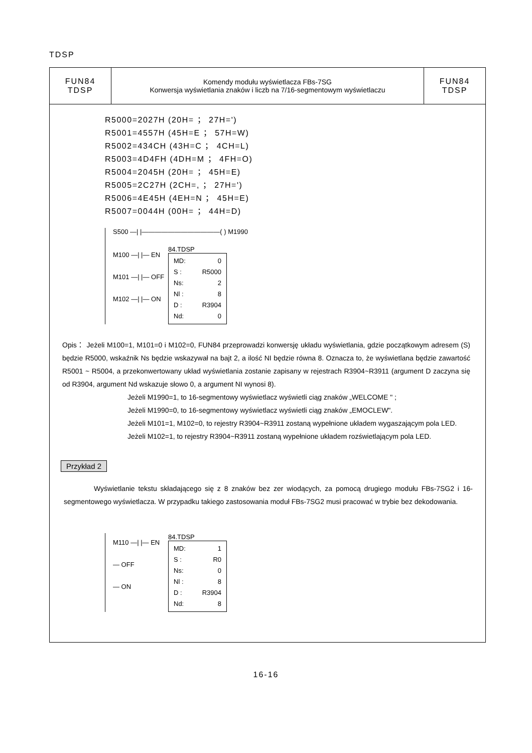TDSP
| FUN84 TDSP | Komendy modułu wyświetlacza FBs-7SG Konwersja wyświetlania znaków i liczb na 7/16-segmentowym wyświetlaczu | FUN84 TDSP |
R5000=2027H (20H= ； 27H=')
R5001=4557H (45H=E ； 57H=W)
R5002=434CH (43H=C ； 4CH=L)
R5003=4D4FH (4DH=M ； 4FH=O)
R5004=2045H (20H= ； 45H=E)
R5005=2C27H (2CH=, ； 27H=')
R5006=4E45H (4EH=N ； 45H=E)
R5007=0044H (00H= ； 44H=D)
S500 —| |————————————( ) M1990
M100 —| |— EN
M101 —| |— OFF
M102 —| |— ON
84.TDSP
MD: 0
S : R5000
Ns: 2
Nl : 8
D : R3904
Nd: 0
Opis： Jeżeli M100=1, M101=0 i M102=0, FUN84 przeprowadzi konwersję układu wyświetlania, gdzie początkowym adresem (S) będzie R5000, wskaźnik Ns będzie wskazywał na bajt 2, a ilość NI będzie równa 8. Oznacza to, że wyświetlana będzie zawartość R5001 ~ R5004, a przekonwertowany układ wyświetlania zostanie zapisany w rejestrach R3904~R3911 (argument D zaczyna się od R3904, argument Nd wskazuje słowo 0, a argument NI wynosi 8).
Jeżeli M1990=1, to 16-segmentowy wyświetlacz wyświetli ciąg znaków „WELCOME " ;
Jeżeli M1990=0, to 16-segmentowy wyświetlacz wyświetli ciąg znaków „EMOCLEW".
Jeżeli M101=1, M102=0, to rejestry R3904~R3911 zostaną wypełnione układem wygaszającym pola LED.
Jeżeli M102=1, to rejestry R3904~R3911 zostaną wypełnione układem rozświetlającym pola LED.
Przykład 2
Wyświetlanie tekstu składającego się z 8 znaków bez zer wiodących, za pomocą drugiego modułu FBs-7SG2 i 16-segmentowego wyświetlacza. W przypadku takiego zastosowania moduł FBs-7SG2 musi pracować w trybie bez dekodowania.
M110 —| |— EN
— OFF
— ON
84.TDSP
MD: 1
S : R0
Ns: 0
Nl : 8
D : R3904
Nd: 8
16-16